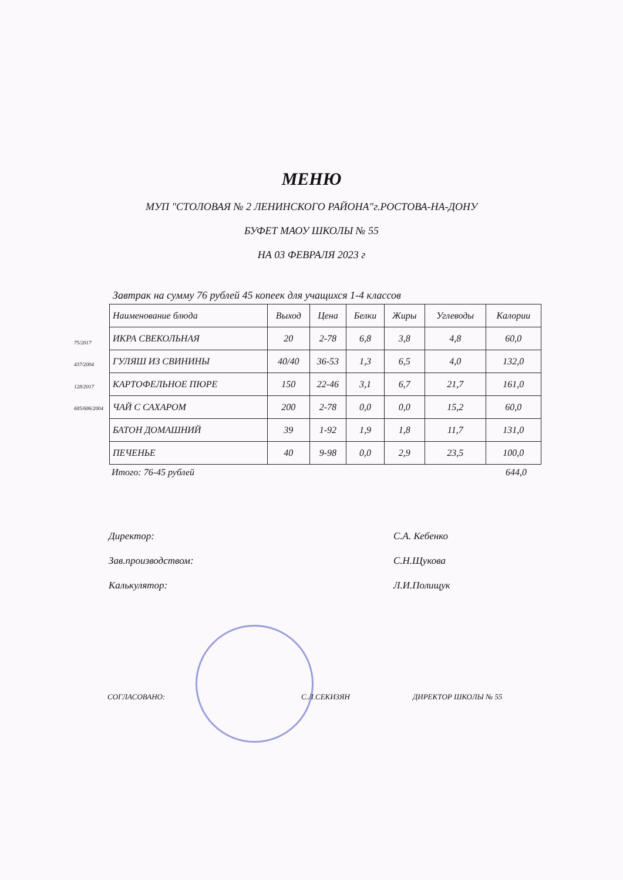МЕНЮ
МУП "СТОЛОВАЯ № 2 ЛЕНИНСКОГО РАЙОНА"г.РОСТОВА-НА-ДОНУ
БУФЕТ МАОУ ШКОЛЫ № 55
НА 03 ФЕВРАЛЯ 2023 г
Завтрак на сумму 76 рублей 45 копеек для учащихся 1-4 классов
75/2017
437/2004
128/2017
685/686/2004
| Наименование блюда | Выход | Цена | Белки | Жиры | Углеводы | Калории |
| --- | --- | --- | --- | --- | --- | --- |
| ИКРА СВЕКОЛЬНАЯ | 20 | 2-78 | 6,8 | 3,8 | 4,8 | 60,0 |
| ГУЛЯШ ИЗ СВИНИНЫ | 40/40 | 36-53 | 1,3 | 6,5 | 4,0 | 132,0 |
| КАРТОФЕЛЬНОЕ ПЮРЕ | 150 | 22-46 | 3,1 | 6,7 | 21,7 | 161,0 |
| ЧАЙ С САХАРОМ | 200 | 2-78 | 0,0 | 0,0 | 15,2 | 60,0 |
| БАТОН ДОМАШНИЙ | 39 | 1-92 | 1,9 | 1,8 | 11,7 | 131,0 |
| ПЕЧЕНЬЕ | 40 | 9-98 | 0,0 | 2,9 | 23,5 | 100,0 |
Итого: 76-45 рублей 644,0
Директор: С.А. Кебенко
Зав.производством: С.Н.Щукова
Калькулятор: Л.И.Полищук
СОГЛАСОВАНО: С.Л.СЕКИЗЯН ДИРЕКТОР ШКОЛЫ № 55